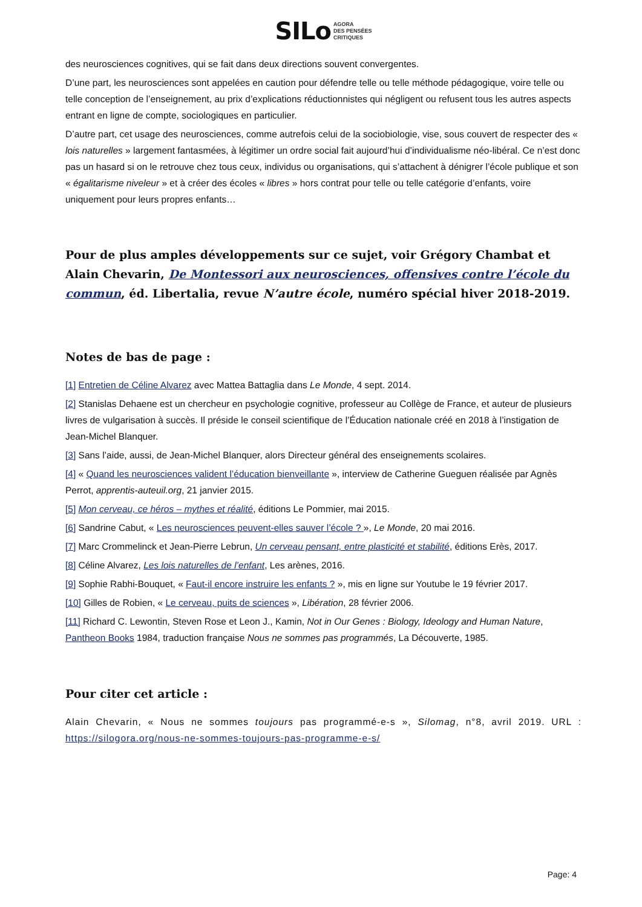SIL o AGORA
DES PENSÉES
CRITIQUES
des neurosciences cognitives, qui se fait dans deux directions souvent convergentes.
D’une part, les neurosciences sont appelées en caution pour défendre telle ou telle méthode pédagogique, voire telle ou telle conception de l’enseignement, au prix d’explications réductionnistes qui négligent ou refusent tous les autres aspects entrant en ligne de compte, sociologiques en particulier.
D’autre part, cet usage des neurosciences, comme autrefois celui de la sociobiologie, vise, sous couvert de respecter des « lois naturelles » largement fantasmées, à légitimer un ordre social fait aujourd’hui d’individualisme néo-libéral. Ce n’est donc pas un hasard si on le retrouve chez tous ceux, individus ou organisations, qui s’attachent à dénigrer l’école publique et son « égalitarisme niveleur » et à créer des écoles « libres » hors contrat pour telle ou telle catégorie d’enfants, voire uniquement pour leurs propres enfants…
Pour de plus amples développements sur ce sujet, voir Grégory Chambat et Alain Chevarin, De Montessori aux neurosciences, offensives contre l’école du commun, éd. Libertalia, revue N’autre école, numéro spécial hiver 2018-2019.
Notes de bas de page :
[1] Entretien de Céline Alvarez avec Mattea Battaglia dans Le Monde, 4 sept. 2014.
[2] Stanislas Dehaene est un chercheur en psychologie cognitive, professeur au Collège de France, et auteur de plusieurs livres de vulgarisation à succès. Il préside le conseil scientifique de l’Éducation nationale créé en 2018 à l’instigation de Jean-Michel Blanquer.
[3] Sans l’aide, aussi, de Jean-Michel Blanquer, alors Directeur général des enseignements scolaires.
[4] « Quand les neurosciences valident l’éducation bienveillante », interview de Catherine Gueguen réalisée par Agnès Perrot, apprentis-auteuil.org, 21 janvier 2015.
[5] Mon cerveau, ce héros – mythes et réalité, éditions Le Pommier, mai 2015.
[6] Sandrine Cabut, « Les neurosciences peuvent-elles sauver l’école ? », Le Monde, 20 mai 2016.
[7] Marc Crommelinck et Jean-Pierre Lebrun, Un cerveau pensant, entre plasticité et stabilité, éditions Erès, 2017.
[8] Céline Alvarez, Les lois naturelles de l’enfant, Les arènes, 2016.
[9] Sophie Rabhi-Bouquet, « Faut-il encore instruire les enfants ? », mis en ligne sur Youtube le 19 février 2017.
[10] Gilles de Robien, « Le cerveau, puits de sciences », Libération, 28 février 2006.
[11] Richard C. Lewontin, Steven Rose et Leon J., Kamin, Not in Our Genes : Biology, Ideology and Human Nature, Pantheon Books 1984, traduction française Nous ne sommes pas programmés, La Découverte, 1985.
Pour citer cet article :
Alain Chevarin, « Nous ne sommes toujours pas programmé-e-s », Silomag, n°8, avril 2019. URL : https://silogora.org/nous-ne-sommes-toujours-pas-programme-e-s/
Page: 4